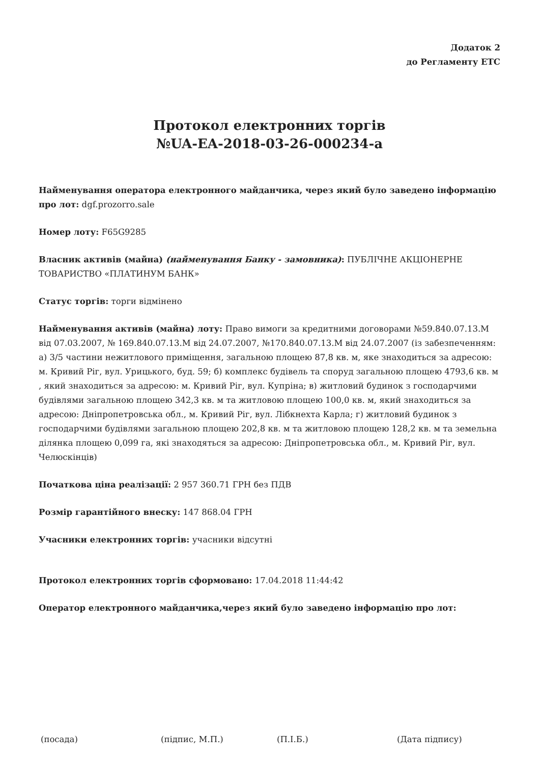Додаток 2
до Регламенту ЕТС
Протокол електронних торгів
№UA-EA-2018-03-26-000234-a
Найменування оператора електронного майданчика, через який було заведено інформацію про лот: dgf.prozorro.sale
Номер лоту: F65G9285
Власник активів (майна) (найменування Банку - замовника): ПУБЛІЧНЕ АКЦІОНЕРНЕ ТОВАРИСТВО «ПЛАТИНУМ БАНК»
Статус торгів: торги відмінено
Найменування активів (майна) лоту: Право вимоги за кредитними договорами №59.840.07.13.М від 07.03.2007, № 169.840.07.13.М від 24.07.2007, №170.840.07.13.М від 24.07.2007 (із забезпеченням: а) 3/5 частини нежитлового приміщення, загальною площею 87,8 кв. м, яке знаходиться за адресою: м. Кривий Ріг, вул. Урицького, буд. 59; б) комплекс будівель та споруд загальною площею 4793,6 кв. м , який знаходиться за адресою: м. Кривий Ріг, вул. Купріна; в) житловий будинок з господарчими будівлями загальною площею 342,3 кв. м та житловою площею 100,0 кв. м, який знаходиться за адресою: Дніпропетровська обл., м. Кривий Ріг, вул. Лібкнехта Карла; г) житловий будинок з господарчими будівлями загальною площею 202,8 кв. м та житловою площею 128,2 кв. м та земельна ділянка площею 0,099 га, які знаходяться за адресою: Дніпропетровська обл., м. Кривий Ріг, вул. Челюскінців)
Початкова ціна реалізації: 2 957 360.71 ГРН без ПДВ
Розмір гарантійного внеску: 147 868.04 ГРН
Учасники електронних торгів: учасники відсутні
Протокол електронних торгів сформовано: 17.04.2018 11:44:42
Оператор електронного майданчика,через який було заведено інформацію про лот:
(посада) (підпис, М.П.) (П.І.Б.) (Дата підпису)